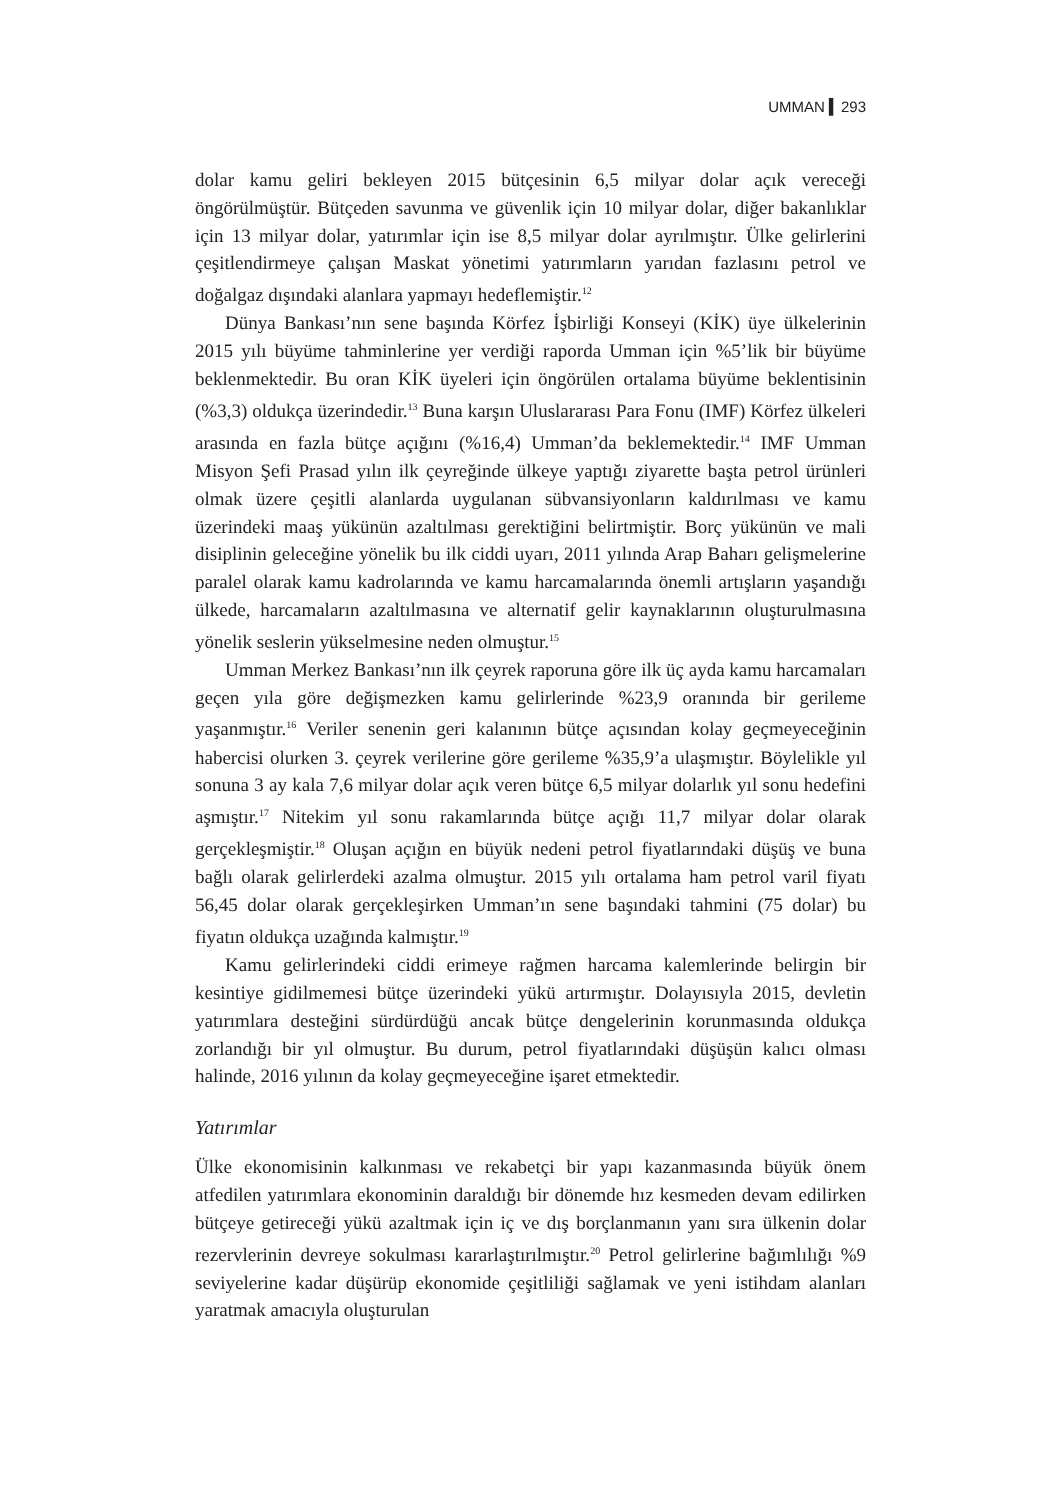UMMAN ▍293
dolar kamu geliri bekleyen 2015 bütçesinin 6,5 milyar dolar açık vereceği öngörülmüştür. Bütçeden savunma ve güvenlik için 10 milyar dolar, diğer bakanlıklar için 13 milyar dolar, yatırımlar için ise 8,5 milyar dolar ayrılmıştır. Ülke gelirlerini çeşitlendirmeye çalışan Maskat yönetimi yatırımların yarıdan fazlasını petrol ve doğalgaz dışındaki alanlara yapmayı hedeflemiştir.<sup>12</sup>
Dünya Bankası’nın sene başında Körfez İşbirliği Konseyi (KİK) üye ülkelerinin 2015 yılı büyüme tahminlerine yer verdiği raporda Umman için %5’lik bir büyüme beklenmektedir. Bu oran KİK üyeleri için öngörülen ortalama büyüme beklentisinin (%3,3) oldukça üzerindedir.<sup>13</sup> Buna karşın Uluslararası Para Fonu (IMF) Körfez ülkeleri arasında en fazla bütçe açığını (%16,4) Umman’da beklemektedir.<sup>14</sup> IMF Umman Misyon Şefi Prasad yılın ilk çeyreğinde ülkeye yaptığı ziyarette başta petrol ürünleri olmak üzere çeşitli alanlarda uygulanan sübvansiyonların kaldırılması ve kamu üzerindeki maaş yükünün azaltılması gerektiğini belirtmiştir. Borç yükünün ve mali disiplinin geleceğine yönelik bu ilk ciddi uyarı, 2011 yılında Arap Baharı gelişmelerine paralel olarak kamu kadrolarında ve kamu harcamalarında önemli artışların yaşandığı ülkede, harcamaların azaltılmasına ve alternatif gelir kaynaklarının oluşturulmasına yönelik seslerin yükselmesine neden olmuştur.<sup>15</sup>
Umman Merkez Bankası’nın ilk çeyrek raporuna göre ilk üç ayda kamu harcamaları geçen yıla göre değişmezken kamu gelirlerinde %23,9 oranında bir gerileme yaşanmıştır.<sup>16</sup> Veriler senenin geri kalanının bütçe açısından kolay geçmeyeceğinin habercisi olurken 3. çeyrek verilerine göre gerileme %35,9’a ulaşmıştır. Böylelikle yıl sonuna 3 ay kala 7,6 milyar dolar açık veren bütçe 6,5 milyar dolarlık yıl sonu hedefini aşmıştır.<sup>17</sup> Nitekim yıl sonu rakamlarında bütçe açığı 11,7 milyar dolar olarak gerçekleşmiştir.<sup>18</sup> Oluşan açığın en büyük nedeni petrol fiyatlarındaki düşüş ve buna bağlı olarak gelirlerdeki azalma olmuştur. 2015 yılı ortalama ham petrol varil fiyatı 56,45 dolar olarak gerçekleşirken Umman’ın sene başındaki tahmini (75 dolar) bu fiyatın oldukça uzağında kalmıştır.<sup>19</sup>
Kamu gelirlerindeki ciddi erimeye rağmen harcama kalemlerinde belirgin bir kesintiye gidilmemesi bütçe üzerindeki yükü artırmıştır. Dolayısıyla 2015, devletin yatırımlara desteğini sürdürdüğü ancak bütçe dengelerinin korunmasında oldukça zorlandığı bir yıl olmuştur. Bu durum, petrol fiyatlarındaki düşüşün kalıcı olması halinde, 2016 yılının da kolay geçmeyeceğine işaret etmektedir.
Yatırımlar
Ülke ekonomisinin kalkınması ve rekabetçi bir yapı kazanmasında büyük önem atfedilen yatırımlara ekonominin daraldığı bir dönemde hız kesmeden devam edilirken bütçeye getireceği yükü azaltmak için iç ve dış borçlanmanın yanı sıra ülkenin dolar rezervlerinin devreye sokulması kararlaştırılmıştır.<sup>20</sup> Petrol gelirlerine bağımlılığı %9 seviyelerine kadar düşürüp ekonomide çeşitliliği sağlamak ve yeni istihdam alanları yaratmak amacıyla oluşturulan